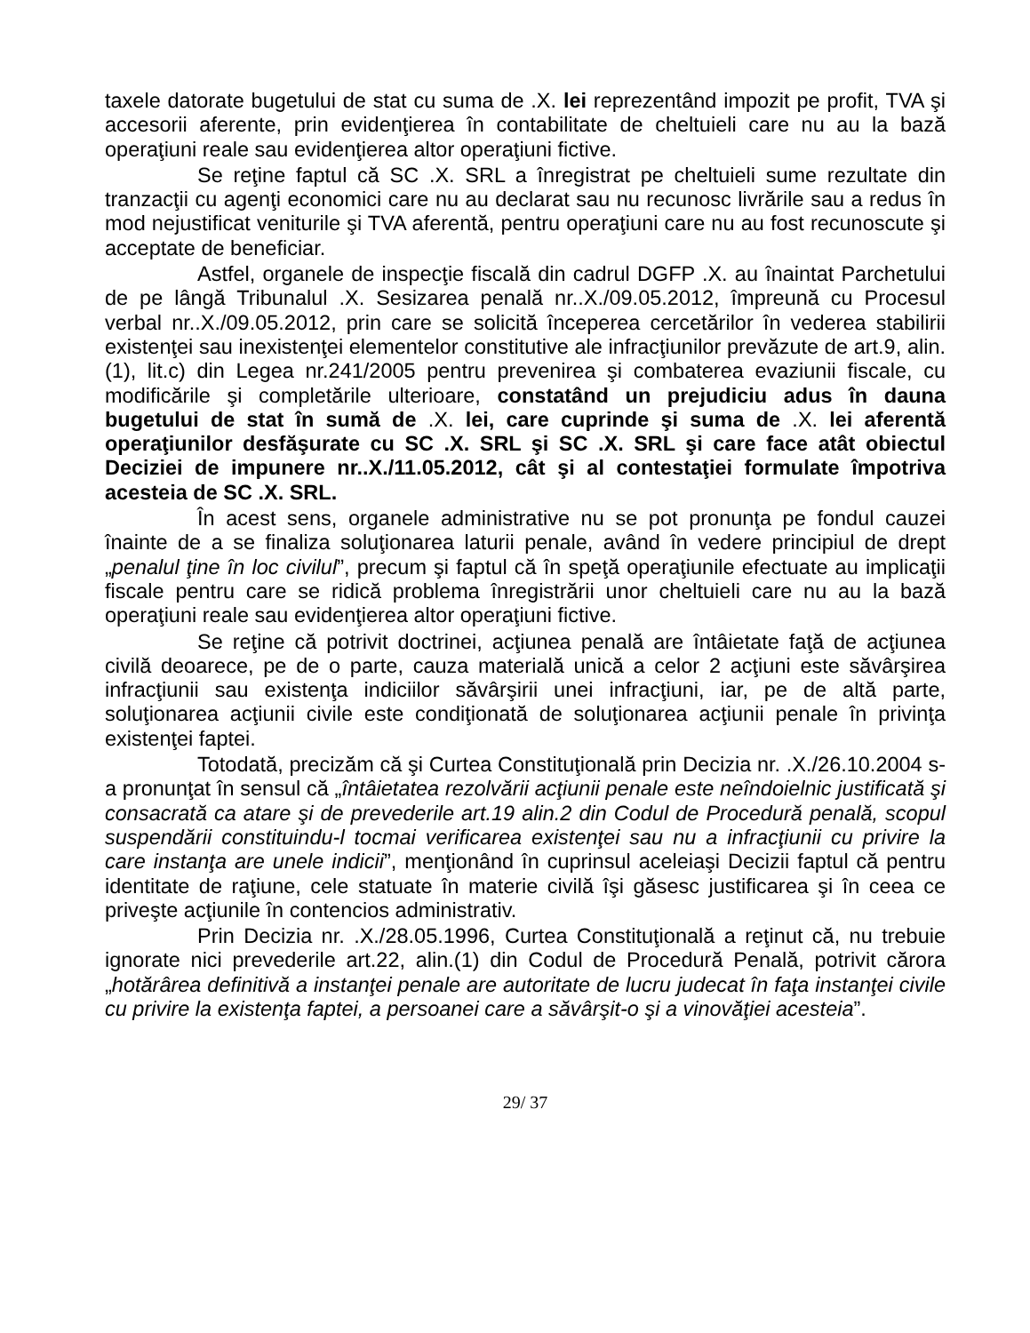taxele datorate bugetului de stat cu suma de .X. lei reprezentând impozit pe profit, TVA şi accesorii aferente, prin evidenţierea în contabilitate de cheltuieli care nu au la bază operaţiuni reale sau evidenţierea altor operaţiuni fictive.
Se reţine faptul că SC .X. SRL a înregistrat pe cheltuieli sume rezultate din tranzacţii cu agenţi economici care nu au declarat sau nu recunosc livrările sau a redus în mod nejustificat veniturile şi TVA aferentă, pentru operaţiuni care nu au fost recunoscute şi acceptate de beneficiar.
Astfel, organele de inspecţie fiscală din cadrul DGFP .X. au înaintat Parchetului de pe lângă Tribunalul .X. Sesizarea penală nr..X./09.05.2012, împreună cu Procesul verbal nr..X./09.05.2012, prin care se solicită începerea cercetărilor în vederea stabilirii existenţei sau inexistenţei elementelor constitutive ale infracţiunilor prevăzute de art.9, alin.(1), lit.c) din Legea nr.241/2005 pentru prevenirea şi combaterea evaziunii fiscale, cu modificările şi completările ulterioare, constatând un prejudiciu adus în dauna bugetului de stat în sumă de .X. lei, care cuprinde şi suma de .X. lei aferentă operaţiunilor desfăşurate cu SC .X. SRL şi SC .X. SRL şi care face atât obiectul Deciziei de impunere nr..X./11.05.2012, cât şi al contestaţiei formulate împotriva acesteia de SC .X. SRL.
În acest sens, organele administrative nu se pot pronunţa pe fondul cauzei înainte de a se finaliza soluţionarea laturii penale, având în vedere principiul de drept „penalul ţine în loc civilul”, precum şi faptul că în speţă operaţiunile efectuate au implicaţii fiscale pentru care se ridică problema înregistrării unor cheltuieli care nu au la bază operaţiuni reale sau evidenţierea altor operaţiuni fictive.
Se reţine că potrivit doctrinei, acţiunea penală are întâietate faţă de acţiunea civilă deoarece, pe de o parte, cauza materială unică a celor 2 acţiuni este săvârşirea infracţiunii sau existenţa indiciilor săvârşirii unei infracţiuni, iar, pe de altă parte, soluţionarea acţiunii civile este condiţionată de soluţionarea acţiunii penale în privinţa existenţei faptei.
Totodată, precizăm că şi Curtea Constituţională prin Decizia nr. .X./26.10.2004 s-a pronunţat în sensul că „întâietatea rezolvării acţiunii penale este neîndoielnic justificată şi consacrată ca atare şi de prevederile art.19 alin.2 din Codul de Procedură penală, scopul suspendării constituindu-l tocmai verificarea existenţei sau nu a infracţiunii cu privire la care instanţa are unele indicii”, menţionând în cuprinsul aceleiaşi Decizii faptul că pentru identitate de raţiune, cele statuate în materie civilă îşi găsesc justificarea şi în ceea ce priveşte acţiunile în contencios administrativ.
Prin Decizia nr. .X./28.05.1996, Curtea Constituţională a reţinut că, nu trebuie ignorate nici prevederile art.22, alin.(1) din Codul de Procedură Penală, potrivit cărora „hotărârea definitivă a instanţei penale are autoritate de lucru judecat în faţa instanţei civile cu privire la existenţa faptei, a persoanei care a săvârşit-o şi a vinovăţiei acesteia”.
29/ 37